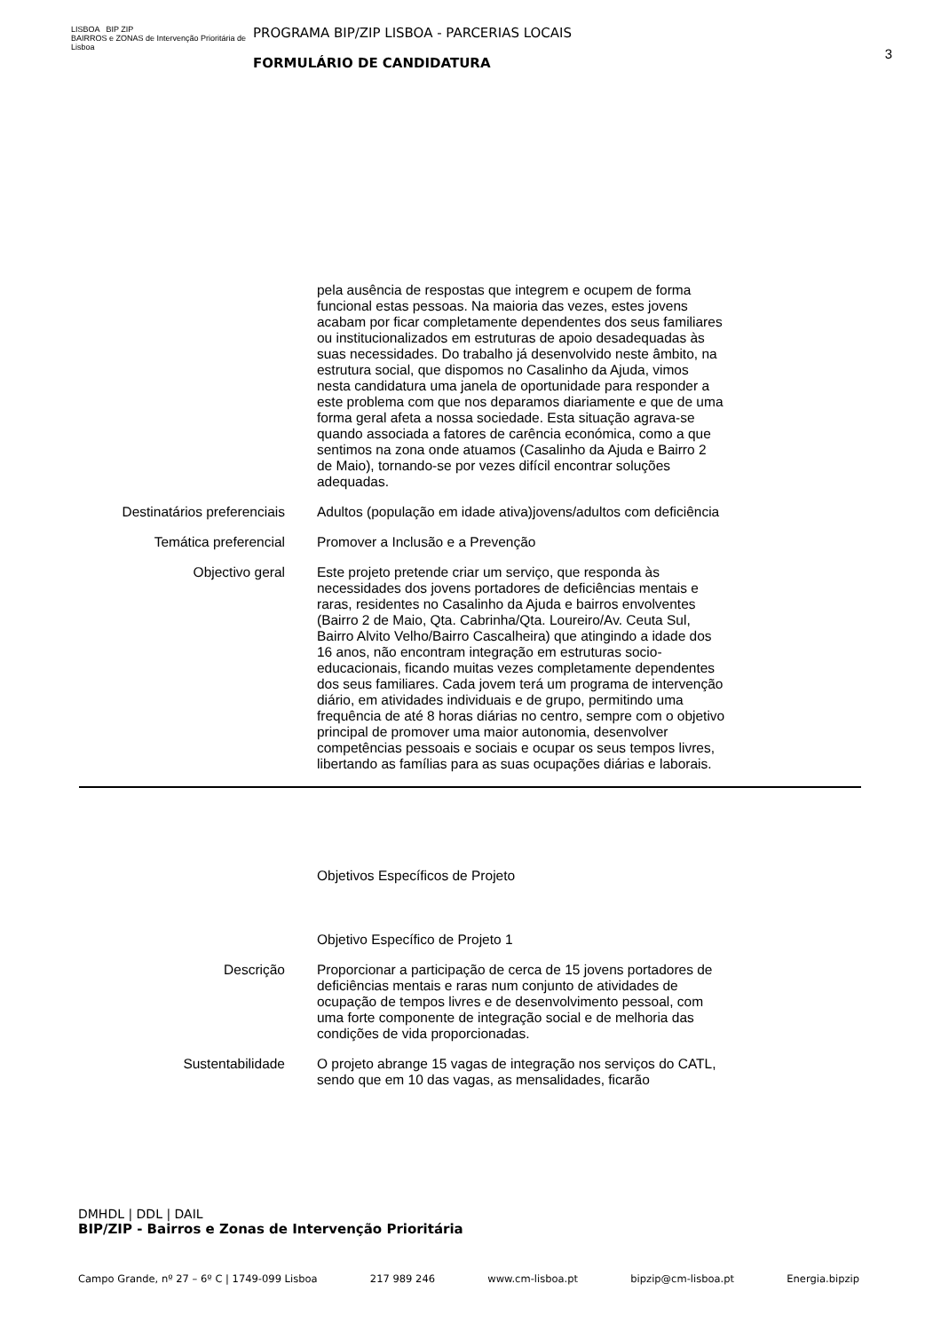LISBOA BIP ZIP
BAIRROS e ZONAS de Intervenção Prioritária de Lisboa
PROGRAMA BIP/ZIP LISBOA - PARCERIAS LOCAIS
FORMULÁRIO DE CANDIDATURA
3
pela ausência de respostas que integrem e ocupem de forma funcional estas pessoas. Na maioria das vezes, estes jovens acabam por ficar completamente dependentes dos seus familiares ou institucionalizados em estruturas de apoio desadequadas às suas necessidades. Do trabalho já desenvolvido neste âmbito, na estrutura social, que dispomos no Casalinho da Ajuda, vimos nesta candidatura uma janela de oportunidade para responder a este problema com que nos deparamos diariamente e que de uma forma geral afeta a nossa sociedade. Esta situação agrava-se quando associada a fatores de carência económica, como a que sentimos na zona onde atuamos (Casalinho da Ajuda e Bairro 2 de Maio), tornando-se por vezes difícil encontrar soluções adequadas.
Destinatários preferenciais Adultos (população em idade ativa)jovens/adultos com deficiência
Temática preferencial Promover a Inclusão e a Prevenção
Objectivo geral Este projeto pretende criar um serviço, que responda às necessidades dos jovens portadores de deficiências mentais e raras, residentes no Casalinho da Ajuda e bairros envolventes (Bairro 2 de Maio, Qta. Cabrinha/Qta. Loureiro/Av. Ceuta Sul, Bairro Alvito Velho/Bairro Cascalheira) que atingindo a idade dos 16 anos, não encontram integração em estruturas socio-educacionais, ficando muitas vezes completamente dependentes dos seus familiares. Cada jovem terá um programa de intervenção diário, em atividades individuais e de grupo, permitindo uma frequência de até 8 horas diárias no centro, sempre com o objetivo principal de promover uma maior autonomia, desenvolver competências pessoais e sociais e ocupar os seus tempos livres, libertando as famílias para as suas ocupações diárias e laborais.
Objetivos Específicos de Projeto
Objetivo Específico de Projeto 1
Descrição Proporcionar a participação de cerca de 15 jovens portadores de deficiências mentais e raras num conjunto de atividades de ocupação de tempos livres e de desenvolvimento pessoal, com uma forte componente de integração social e de melhoria das condições de vida proporcionadas.
Sustentabilidade O projeto abrange 15 vagas de integração nos serviços do CATL, sendo que em 10 das vagas, as mensalidades, ficarão
DMHDL | DDL | DAIL
BIP/ZIP - Bairros e Zonas de Intervenção Prioritária
Campo Grande, nº 27 – 6º C | 1749-099 Lisboa 217 989 246 www.cm-lisboa.pt bipzip@cm-lisboa.pt Energia.bipzip